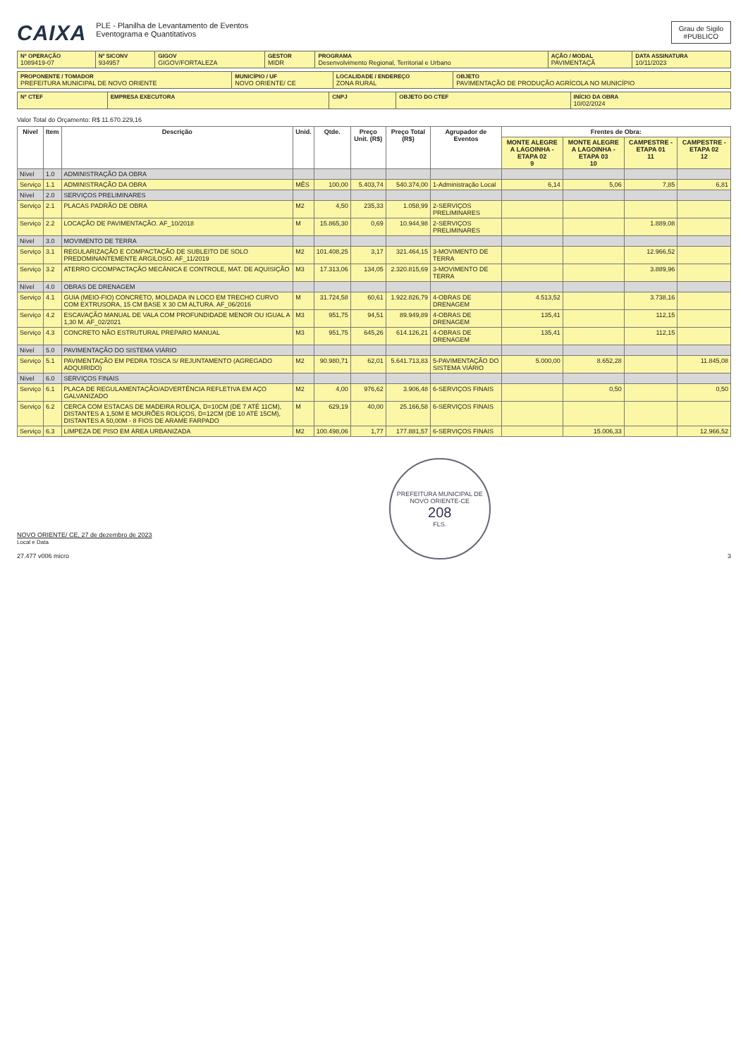CAIXA
PLE - Planilha de Levantamento de Eventos
Eventograma e Quantitativos
Grau de Sigilo
#PUBLICO
| Nº OPERAÇÃO 1089419-07 | Nº SICONV 934957 | GIGOV GIGOV/FORTALEZA | GESTOR MIDR | PROGRAMA Desenvolvimento Regional, Territorial e Urbano | AÇÃO / MODAL PAVIMENTAÇÃ | DATA ASSINATURA 10/11/2023 |
| PROPONENTE / TOMADOR PREFEITURA MUNICIPAL DE NOVO ORIENTE | MUNICÍPIO / UF NOVO ORIENTE/ CE | LOCALIDADE / ENDEREÇO ZONA RURAL | OBJETO PAVIMENTAÇÃO DE PRODUÇÃO AGRÍCOLA NO MUNICÍPIO |
| Nº CTEF | EMPRESA EXECUTORA | CNPJ | OBJETO DO CTEF | INÍCIO DA OBRA 10/02/2024 |
Valor Total do Orçamento: R$ 11.670.229,16
| Nível | Item | Descrição | Unid. | Qtde. | Preço Unit. (R$) | Preço Total (R$) | Agrupador de Eventos | Frentes de Obra: | | | |
| --- | --- | --- | --- | --- | --- | --- | --- | --- | --- | --- | --- |
| | | | | | | | | MONTE ALEGRE A LAGOINHA - ETAPA 02 9 | MONTE ALEGRE A LAGOINHA - ETAPA 03 10 | CAMPESTRE - ETAPA 01 11 | CAMPESTRE - ETAPA 02 12 |
| Nível | 1.0 | ADMINISTRAÇÃO DA OBRA | | | | | | | | | |
| Serviço | 1.1 | ADMINISTRAÇÃO DA OBRA | MÊS | 100,00 | 5.403,74 | 540.374,00 | 1-Administração Local | 6,14 | 5,06 | 7,85 | 6,81 |
| Nível | 2.0 | SERVIÇOS PRELIMINARES | | | | | | | | | |
| Serviço | 2.1 | PLACAS PADRÃO DE OBRA | M2 | 4,50 | 235,33 | 1.058,99 | 2-SERVIÇOS PRELIMINARES | | | | |
| Serviço | 2.2 | LOCAÇÃO DE PAVIMENTAÇÃO. AF_10/2018 | M | 15.865,30 | 0,69 | 10.944,98 | 2-SERVIÇOS PRELIMINARES | | | 1.889,08 | |
| Nível | 3.0 | MOVIMENTO DE TERRA | | | | | | | | | |
| Serviço | 3.1 | REGULARIZAÇÃO E COMPACTAÇÃO DE SUBLEITO DE SOLO PREDOMINANTEMENTE ARGILOSO. AF_11/2019 | M2 | 101.408,25 | 3,17 | 321.464,15 | 3-MOVIMENTO DE TERRA | | | 12.966,52 | |
| Serviço | 3.2 | ATERRO C/COMPACTAÇÃO MECÂNICA E CONTROLE, MAT. DE AQUISIÇÃO | M3 | 17.313,06 | 134,05 | 2.320.815,69 | 3-MOVIMENTO DE TERRA | | | 3.889,96 | |
| Nível | 4.0 | OBRAS DE DRENAGEM | | | | | | | | | |
| Serviço | 4.1 | GUIA (MEIO-FIO) CONCRETO, MOLDADA IN LOCO EM TRECHO CURVO COM EXTRUSORA, 15 CM BASE X 30 CM ALTURA. AF_06/2016 | M | 31.724,58 | 60,61 | 1.922.826,79 | 4-OBRAS DE DRENAGEM | 4.513,52 | | 3.738,16 | |
| Serviço | 4.2 | ESCAVAÇÃO MANUAL DE VALA COM PROFUNDIDADE MENOR OU IGUAL A 1,30 M. AF_02/2021 | M3 | 951,75 | 94,51 | 89.949,89 | 4-OBRAS DE DRENAGEM | 135,41 | | 112,15 | |
| Serviço | 4.3 | CONCRETO NÃO ESTRUTURAL PREPARO MANUAL | M3 | 951,75 | 645,26 | 614.126,21 | 4-OBRAS DE DRENAGEM | 135,41 | | 112,15 | |
| Nível | 5.0 | PAVIMENTAÇÃO DO SISTEMA VIÁRIO | | | | | | | | | |
| Serviço | 5.1 | PAVIMENTAÇÃO EM PEDRA TOSCA S/ REJUNTAMENTO (AGREGADO ADQUIRIDO) | M2 | 90.980,71 | 62,01 | 5.641.713,83 | 5-PAVIMENTAÇÃO DO SISTEMA VIÁRIO | 5.000,00 | 8.652,28 | | 11.845,08 |
| Nível | 6.0 | SERVIÇOS FINAIS | | | | | | | | | |
| Serviço | 6.1 | PLACA DE REGULAMENTAÇÃO/ADVERTÊNCIA REFLETIVA EM AÇO GALVANIZADO | M2 | 4,00 | 976,62 | 3.906,48 | 6-SERVIÇOS FINAIS | | 0,50 | | 0,50 |
| Serviço | 6.2 | CERCA COM ESTACAS DE MADEIRA ROLIÇA, D=10CM (DE 7 ATÉ 11CM), DISTANTES A 1,50M E MOURÕES ROLIÇOS, D=12CM (DE 10 ATÉ 15CM), DISTANTES A 50,00M - 8 FIOS DE ARAME FARPADO | M | 629,19 | 40,00 | 25.166,58 | 6-SERVIÇOS FINAIS | | | | |
| Serviço | 6.3 | LIMPEZA DE PISO EM ÁREA URBANIZADA | M2 | 100.498,06 | 1,77 | 177.881,57 | 6-SERVIÇOS FINAIS | | 15.006,33 | | 12.966,52 |
NOVO ORIENTE/ CE, 27 de dezembro de 2023
Local e Data
27.477 v006 micro
PREFEITURA MUNICIPAL DE NOVO ORIENTE-CE
208
FLS.
3